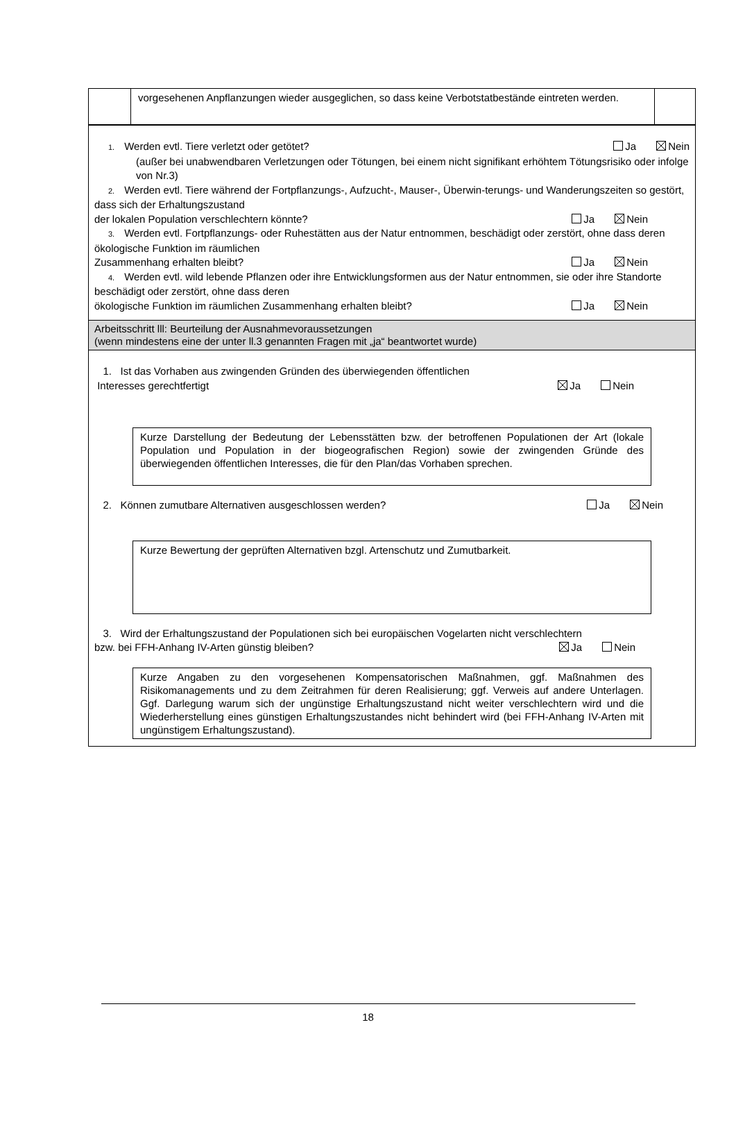vorgesehenen Anpflanzungen wieder ausgeglichen, so dass keine Verbotstatbestände eintreten werden.
1. Werden evtl. Tiere verletzt oder getötet? Ja Nein
(außer bei unabwendbaren Verletzungen oder Tötungen, bei einem nicht signifikant erhöhtem Tötungsrisiko oder infolge von Nr.3)
2. Werden evtl. Tiere während der Fortpflanzungs-, Aufzucht-, Mauser-, Überwin-terungs- und Wanderungszeiten so gestört, dass sich der Erhaltungszustand
der lokalen Population verschlechtern könnte? Ja Nein
3. Werden evtl. Fortpflanzungs- oder Ruhestätten aus der Natur entnommen, beschädigt oder zerstört, ohne dass deren ökologische Funktion im räumlichen
Zusammenhang erhalten bleibt? Ja Nein
4. Werden evtl. wild lebende Pflanzen oder ihre Entwicklungsformen aus der Natur entnommen, sie oder ihre Standorte beschädigt oder zerstört, ohne dass deren
ökologische Funktion im räumlichen Zusammenhang erhalten bleibt? Ja Nein
Arbeitsschritt lll: Beurteilung der Ausnahmevoraussetzungen
(wenn mindestens eine der unter ll.3 genannten Fragen mit „ja“ beantwortet wurde)
1. Ist das Vorhaben aus zwingenden Gründen des überwiegenden öffentlichen
Interesses gerechtfertigt Ja Nein
Kurze Darstellung der Bedeutung der Lebensstätten bzw. der betroffenen Populationen der Art (lokale Population und Population in der biogeografischen Region) sowie der zwingenden Gründe des überwiegenden öffentlichen Interesses, die für den Plan/das Vorhaben sprechen.
2. Können zumutbare Alternativen ausgeschlossen werden? Ja Nein
Kurze Bewertung der geprüften Alternativen bzgl. Artenschutz und Zumutbarkeit.
3. Wird der Erhaltungszustand der Populationen sich bei europäischen Vogelarten nicht verschlechtern
bzw. bei FFH-Anhang IV-Arten günstig bleiben? Ja Nein
Kurze Angaben zu den vorgesehenen Kompensatorischen Maßnahmen, ggf. Maßnahmen des Risikomanagements und zu dem Zeitrahmen für deren Realisierung; ggf. Verweis auf andere Unterlagen. Ggf. Darlegung warum sich der ungünstige Erhaltungszustand nicht weiter verschlechtern wird und die Wiederherstellung eines günstigen Erhaltungszustandes nicht behindert wird (bei FFH-Anhang IV-Arten mit ungünstigem Erhaltungszustand).
18